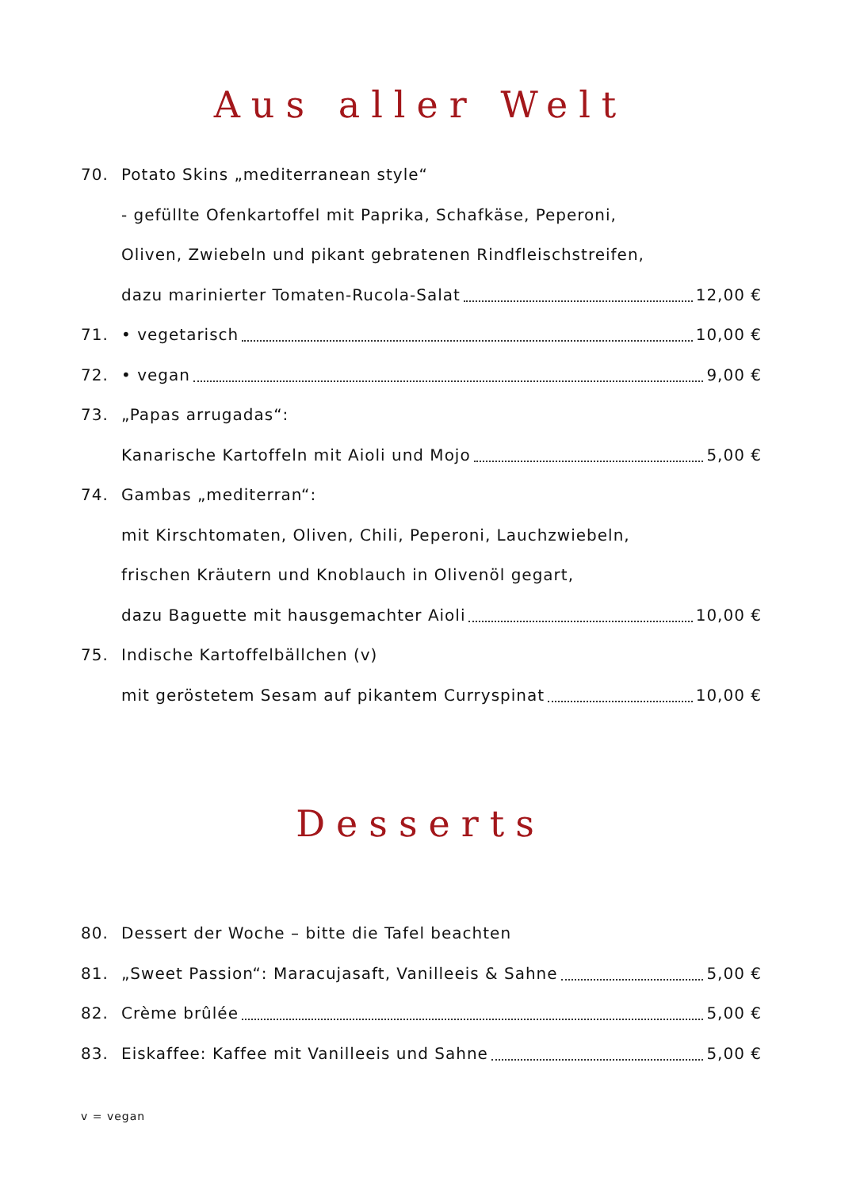Aus aller Welt
70. Potato Skins „mediterranean style“
- gefüllte Ofenkartoffel mit Paprika, Schafkäse, Peperoni,
Oliven, Zwiebeln und pikant gebratenen Rindfleischstreifen,
dazu marinierter Tomaten-Rucola-Salat 12,00 €
71. • vegetarisch 10,00 €
72. • vegan 9,00 €
73. „Papas arrugadas“:
Kanarische Kartoffeln mit Aioli und Mojo 5,00 €
74. Gambas „mediterran“:
mit Kirschtomaten, Oliven, Chili, Peperoni, Lauchzwiebeln,
frischen Kräutern und Knoblauch in Olivenöl gegart,
dazu Baguette mit hausgemachter Aioli 10,00 €
75. Indische Kartoffelbällchen (v)
mit geröstetem Sesam auf pikantem Curryspinat 10,00 €
Desserts
80. Dessert der Woche – bitte die Tafel beachten
81. „Sweet Passion“: Maracujasaft, Vanilleeis & Sahne 5,00 €
82. Crème brûlée 5,00 €
83. Eiskaffee: Kaffee mit Vanilleeis und Sahne 5,00 €
v = vegan